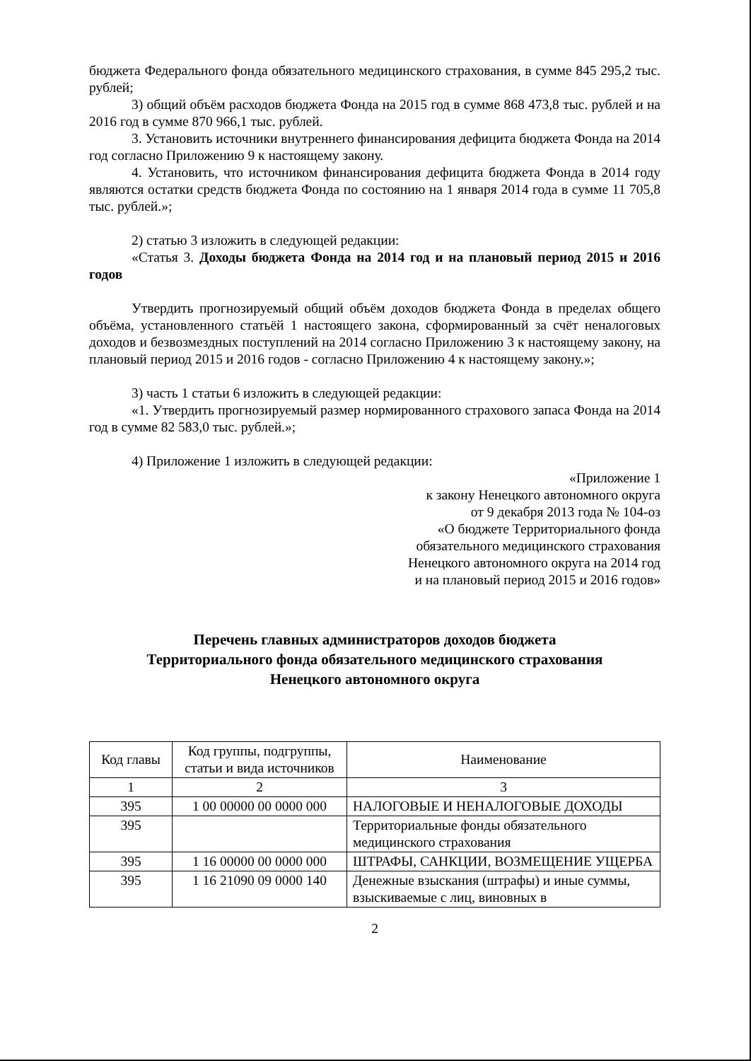бюджета Федерального фонда обязательного медицинского страхования, в сумме 845 295,2 тыс. рублей;
3) общий объём расходов бюджета Фонда на 2015 год в сумме 868 473,8 тыс. рублей и на 2016 год в сумме 870 966,1 тыс. рублей.
3. Установить источники внутреннего финансирования дефицита бюджета Фонда на 2014 год согласно Приложению 9 к настоящему закону.
4. Установить, что источником финансирования дефицита бюджета Фонда в 2014 году являются остатки средств бюджета Фонда по состоянию на 1 января 2014 года в сумме 11 705,8 тыс. рублей.»;
2) статью 3 изложить в следующей редакции:
«Статья 3. Доходы бюджета Фонда на 2014 год и на плановый период 2015 и 2016 годов
Утвердить прогнозируемый общий объём доходов бюджета Фонда в пределах общего объёма, установленного статьёй 1 настоящего закона, сформированный за счёт неналоговых доходов и безвозмездных поступлений на 2014 согласно Приложению 3 к настоящему закону, на плановый период 2015 и 2016 годов - согласно Приложению 4 к настоящему закону.»;
3) часть 1 статьи 6 изложить в следующей редакции:
«1. Утвердить прогнозируемый размер нормированного страхового запаса Фонда на 2014 год в сумме 82 583,0 тыс. рублей.»;
4) Приложение 1 изложить в следующей редакции:
«Приложение 1
к закону Ненецкого автономного округа
от 9 декабря 2013 года № 104-оз
«О бюджете Территориального фонда
обязательного медицинского страхования
Ненецкого автономного округа на 2014 год
и на плановый период 2015 и 2016 годов»
Перечень главных администраторов доходов бюджета
Территориального фонда обязательного медицинского страхования
Ненецкого автономного округа
| Код главы | Код группы, подгруппы, статьи и вида источников | Наименование |
| --- | --- | --- |
| 1 | 2 | 3 |
| 395 | 1 00 00000 00 0000 000 | НАЛОГОВЫЕ И НЕНАЛОГОВЫЕ ДОХОДЫ |
| 395 | | Территориальные фонды обязательного медицинского страхования |
| 395 | 1 16 00000 00 0000 000 | ШТРАФЫ, САНКЦИИ, ВОЗМЕЩЕНИЕ УЩЕРБА |
| 395 | 1 16 21090 09 0000 140 | Денежные взыскания (штрафы) и иные суммы, взыскиваемые с лиц, виновных в |
2